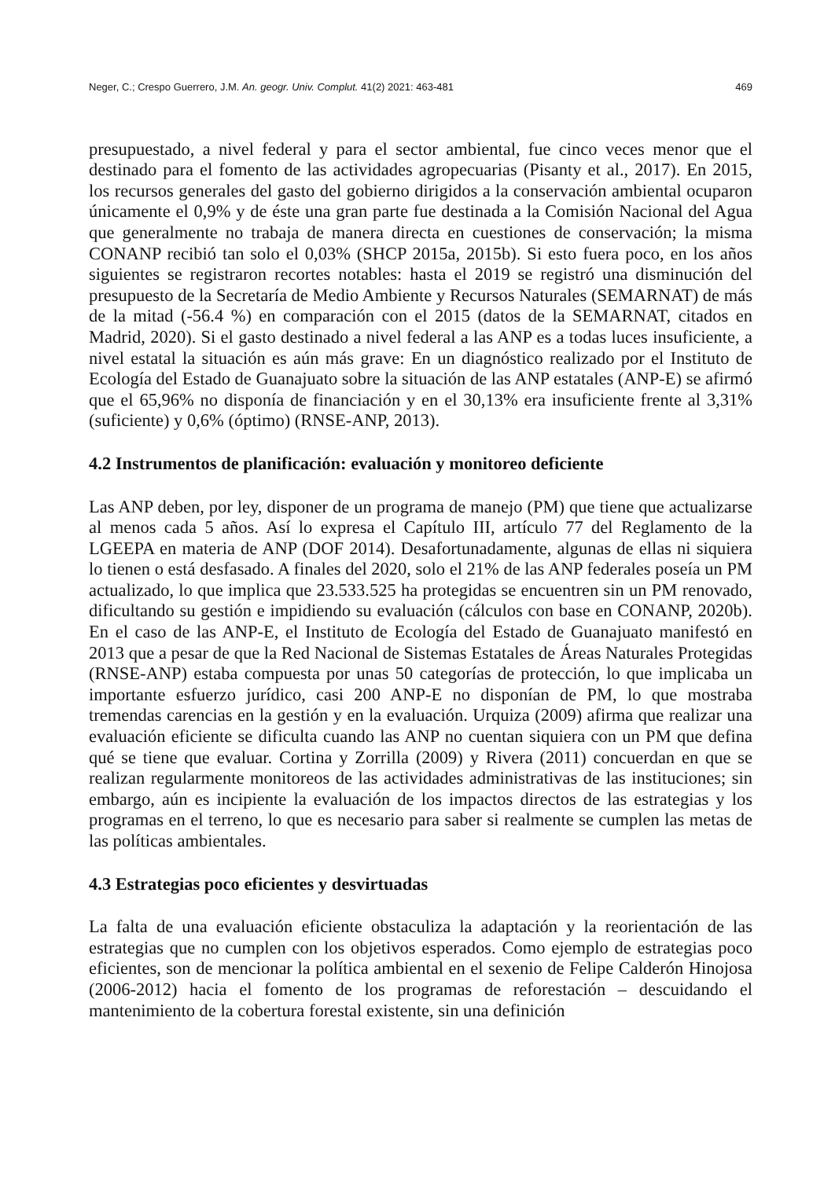Neger, C.; Crespo Guerrero, J.M. An. geogr. Univ. Complut. 41(2) 2021: 463-481 469
presupuestado, a nivel federal y para el sector ambiental, fue cinco veces menor que el destinado para el fomento de las actividades agropecuarias (Pisanty et al., 2017). En 2015, los recursos generales del gasto del gobierno dirigidos a la conservación ambiental ocuparon únicamente el 0,9% y de éste una gran parte fue destinada a la Comisión Nacional del Agua que generalmente no trabaja de manera directa en cuestiones de conservación; la misma CONANP recibió tan solo el 0,03% (SHCP 2015a, 2015b). Si esto fuera poco, en los años siguientes se registraron recortes notables: hasta el 2019 se registró una disminución del presupuesto de la Secretaría de Medio Ambiente y Recursos Naturales (SEMARNAT) de más de la mitad (-56.4 %) en comparación con el 2015 (datos de la SEMARNAT, citados en Madrid, 2020). Si el gasto destinado a nivel federal a las ANP es a todas luces insuficiente, a nivel estatal la situación es aún más grave: En un diagnóstico realizado por el Instituto de Ecología del Estado de Guanajuato sobre la situación de las ANP estatales (ANP-E) se afirmó que el 65,96% no disponía de financiación y en el 30,13% era insuficiente frente al 3,31% (suficiente) y 0,6% (óptimo) (RNSE-ANP, 2013).
4.2 Instrumentos de planificación: evaluación y monitoreo deficiente
Las ANP deben, por ley, disponer de un programa de manejo (PM) que tiene que actualizarse al menos cada 5 años. Así lo expresa el Capítulo III, artículo 77 del Reglamento de la LGEEPA en materia de ANP (DOF 2014). Desafortunadamente, algunas de ellas ni siquiera lo tienen o está desfasado. A finales del 2020, solo el 21% de las ANP federales poseía un PM actualizado, lo que implica que 23.533.525 ha protegidas se encuentren sin un PM renovado, dificultando su gestión e impidiendo su evaluación (cálculos con base en CONANP, 2020b). En el caso de las ANP-E, el Instituto de Ecología del Estado de Guanajuato manifestó en 2013 que a pesar de que la Red Nacional de Sistemas Estatales de Áreas Naturales Protegidas (RNSE-ANP) estaba compuesta por unas 50 categorías de protección, lo que implicaba un importante esfuerzo jurídico, casi 200 ANP-E no disponían de PM, lo que mostraba tremendas carencias en la gestión y en la evaluación. Urquiza (2009) afirma que realizar una evaluación eficiente se dificulta cuando las ANP no cuentan siquiera con un PM que defina qué se tiene que evaluar. Cortina y Zorrilla (2009) y Rivera (2011) concuerdan en que se realizan regularmente monitoreos de las actividades administrativas de las instituciones; sin embargo, aún es incipiente la evaluación de los impactos directos de las estrategias y los programas en el terreno, lo que es necesario para saber si realmente se cumplen las metas de las políticas ambientales.
4.3 Estrategias poco eficientes y desvirtuadas
La falta de una evaluación eficiente obstaculiza la adaptación y la reorientación de las estrategias que no cumplen con los objetivos esperados. Como ejemplo de estrategias poco eficientes, son de mencionar la política ambiental en el sexenio de Felipe Calderón Hinojosa (2006-2012) hacia el fomento de los programas de reforestación – descuidando el mantenimiento de la cobertura forestal existente, sin una definición